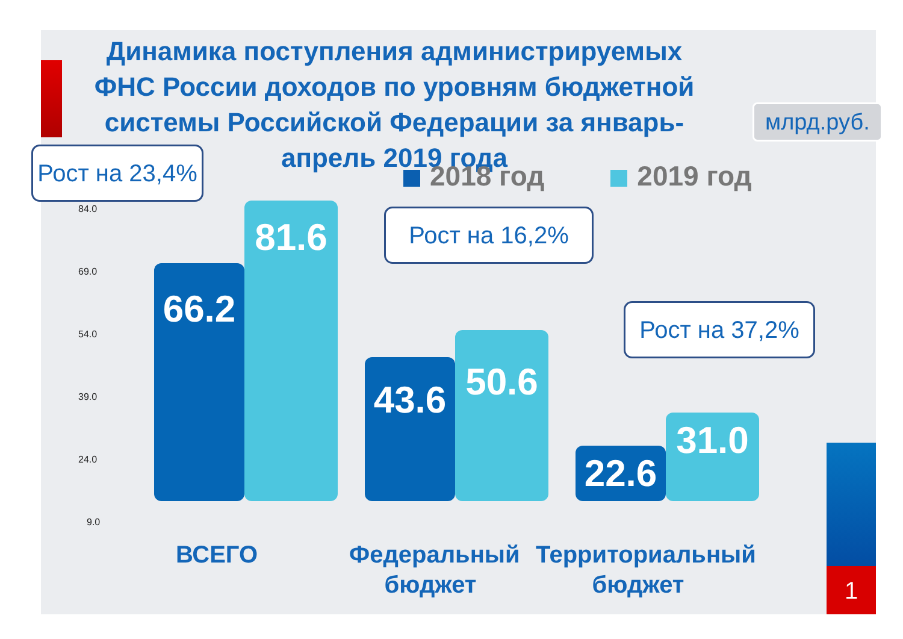Динамика поступления администрируемых ФНС России доходов по уровням бюджетной системы Российской Федерации за январь-апрель 2019 года
млрд.руб.
2018 год 2019 год
Рост на 23,4%
Рост на 16,2%
Рост на 37,2%
84.0
69.0
54.0
39.0
24.0
9.0
66.2
81.6
43.6
50.6
22.6
31.0
ВСЕГО
Федеральный бюджет
Территориальный бюджет
1